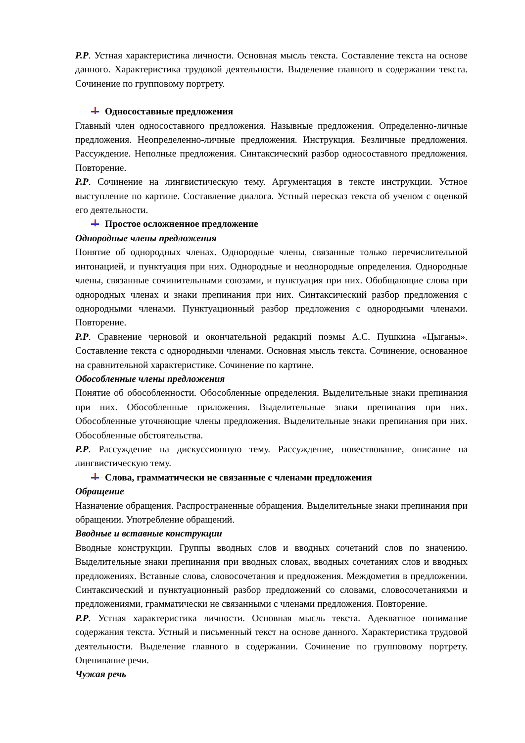Р.Р. Устная характеристика личности. Основная мысль текста. Составление текста на основе данного. Характеристика трудовой деятельности. Выделение главного в содержании текста. Сочинение по групповому портрету.
Односоставные предложения
Главный член односоставного предложения. Назывные предложения. Определенно-личные предложения. Неопределенно-личные предложения. Инструкция. Безличные предложения. Рассуждение. Неполные предложения. Синтаксический разбор односоставного предложения. Повторение.
Р.Р. Сочинение на лингвистическую тему. Аргументация в тексте инструкции. Устное выступление по картине. Составление диалога. Устный пересказ текста об ученом с оценкой его деятельности.
Простое осложненное предложение
Однородные члены предложения
Понятие об однородных членах. Однородные члены, связанные только перечислительной интонацией, и пунктуация при них. Однородные и неоднородные определения. Однородные члены, связанные сочинительными союзами, и пунктуация при них. Обобщающие слова при однородных членах и знаки препинания при них. Синтаксический разбор предложения с однородными членами. Пунктуационный разбор предложения с однородными членами. Повторение.
Р.Р. Сравнение черновой и окончательной редакций поэмы А.С. Пушкина «Цыганы». Составление текста с однородными членами. Основная мысль текста. Сочинение, основанное на сравнительной характеристике. Сочинение по картине.
Обособленные члены предложения
Понятие об обособленности. Обособленные определения. Выделительные знаки препинания при них. Обособленные приложения. Выделительные знаки препинания при них. Обособленные уточняющие члены предложения. Выделительные знаки препинания при них. Обособленные обстоятельства.
Р.Р. Рассуждение на дискуссионную тему. Рассуждение, повествование, описание на лингвистическую тему.
Слова, грамматически не связанные с членами предложения
Обращение
Назначение обращения. Распространенные обращения. Выделительные знаки препинания при обращении. Употребление обращений.
Вводные и вставные конструкции
Вводные конструкции. Группы вводных слов и вводных сочетаний слов по значению. Выделительные знаки препинания при вводных словах, вводных сочетаниях слов и вводных предложениях. Вставные слова, словосочетания и предложения. Междометия в предложении. Синтаксический и пунктуационный разбор предложений со словами, словосочетаниями и предложениями, грамматически не связанными с членами предложения. Повторение.
Р.Р. Устная характеристика личности. Основная мысль текста. Адекватное понимание содержания текста. Устный и письменный текст на основе данного. Характеристика трудовой деятельности. Выделение главного в содержании. Сочинение по групповому портрету. Оценивание речи.
Чужая речь